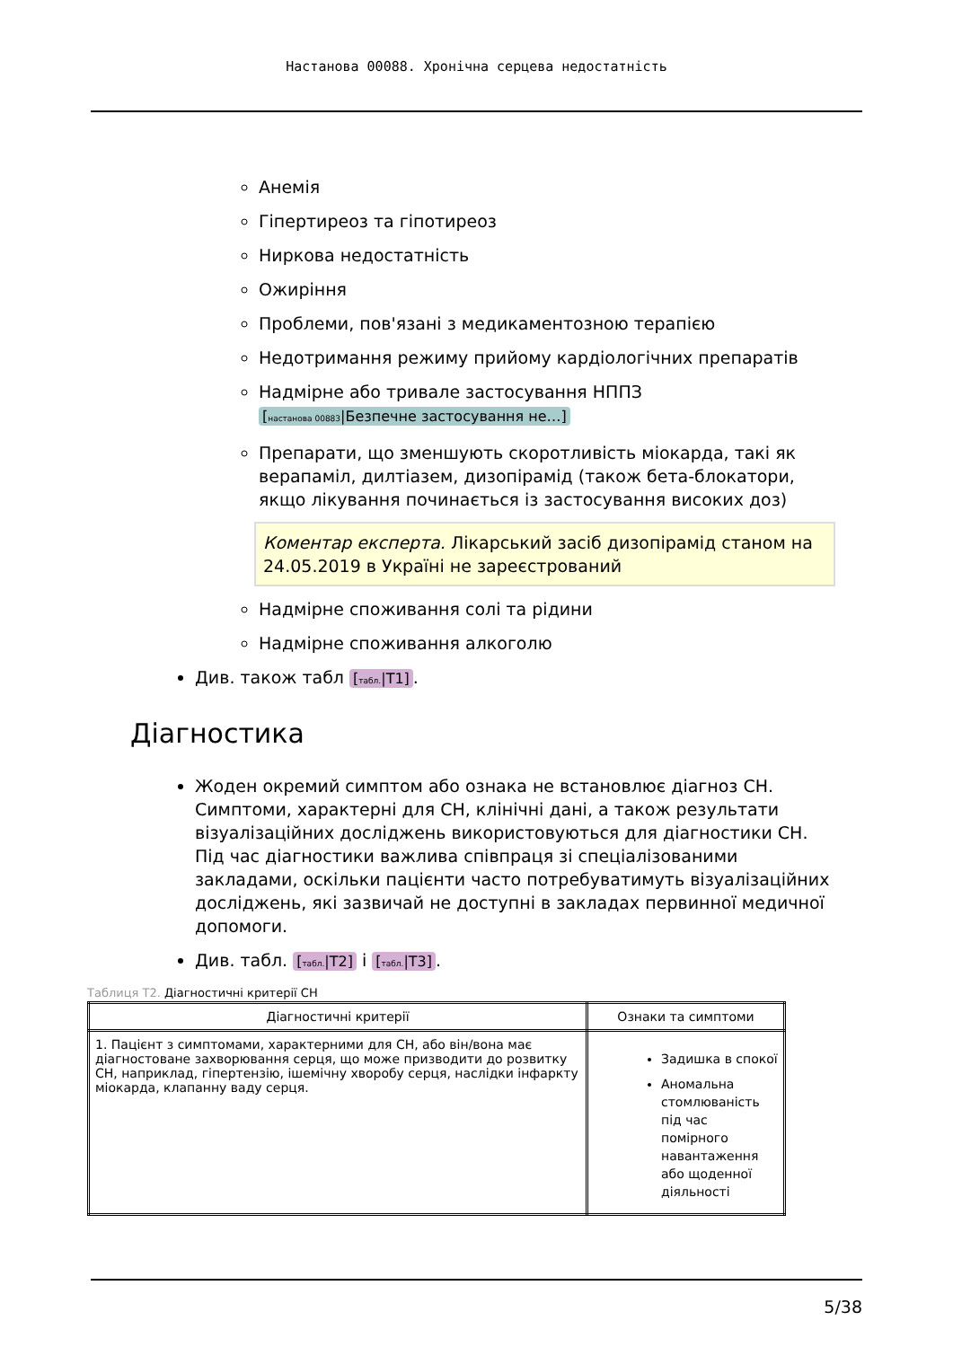Настанова 00088. Хронічна серцева недостатність
Анемія
Гіпертиреоз та гіпотиреоз
Ниркова недостатність
Ожиріння
Проблеми, пов'язані з медикаментозною терапією
Недотримання режиму прийому кардіологічних препаратів
Надмірне або тривале застосування НППЗ
[настанова 00883|Безпечне застосування не…]
Препарати, що зменшують скоротливість міокарда, такі як верапаміл, дилтіазем, дизопірамід (також бета-блокатори, якщо лікування починається із застосування високих доз)
Коментар експерта. Лікарський засіб дизопірамід станом на 24.05.2019 в Україні не зареєстрований
Надмірне споживання солі та рідини
Надмірне споживання алкоголю
Див. також табл [табл.|T1].
Діагностика
Жоден окремий симптом або ознака не встановлює діагноз СН. Симптоми, характерні для СН, клінічні дані, а також результати візуалізаційних досліджень використовуються для діагностики СН. Під час діагностики важлива співпраця зі спеціалізованими закладами, оскільки пацієнти часто потребуватимуть візуалізаційних досліджень, які зазвичай не доступні в закладах первинної медичної допомоги.
Див. табл. [табл.|T2] і [табл.|T3].
Таблиця T2. Діагностичні критерії СН
| Діагностичні критерії | Ознаки та симптоми |
| --- | --- |
| 1. Пацієнт з симптомами, характерними для СН, або він/вона має діагностоване захворювання серця, що може призводити до розвитку СН, наприклад, гіпертензію, ішемічну хворобу серця, наслідки інфаркту міокарда, клапанну ваду серця. | Задишка в спокої Аномальна стомлюваність під час помірного навантаження або щоденної діяльності |
5/38